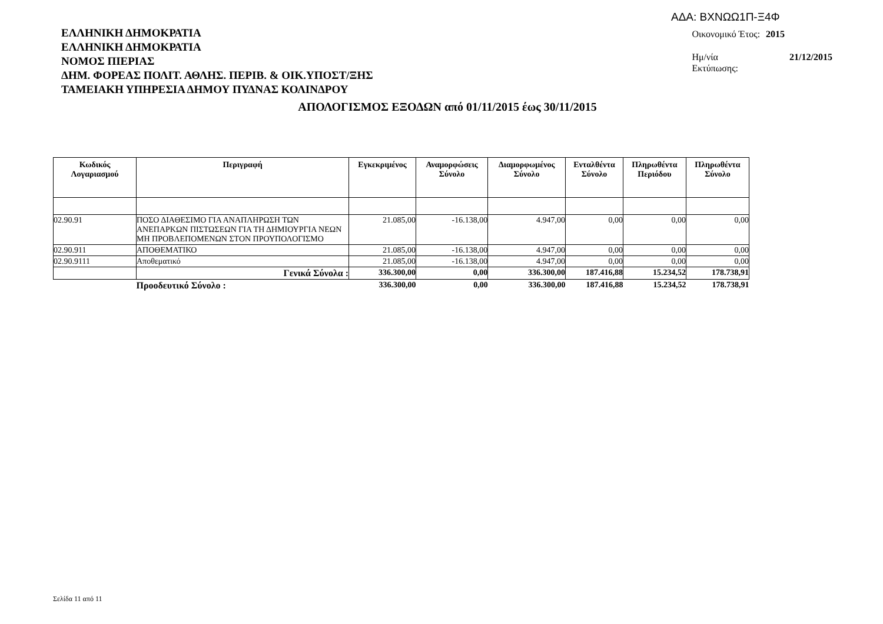ΑΔΑ: ΒΧΝΩΩ1Π-Ξ4Φ
ΕΛΛΗΝΙΚΗ ΔΗΜΟΚΡΑΤΙΑ
ΕΛΛΗΝΙΚΗ ΔΗΜΟΚΡΑΤΙΑ
ΝΟΜΟΣ ΠΙΕΡΙΑΣ
ΔΗΜ. ΦΟΡΕΑΣ ΠΟΛΙΤ. ΑΘΛΗΣ. ΠΕΡΙΒ. & ΟΙΚ.ΥΠΟΣΤ/ΞΗΣ
ΤΑΜΕΙΑΚΗ ΥΠΗΡΕΣΙΑ ΔΗΜΟΥ ΠΥΔΝΑΣ ΚΟΛΙΝΔΡΟΥ
| Οικονομικό Έτος: | 2015 |
| Ημ/νία Εκτύπωσης: | 21/12/2015 |
ΑΠΟΛΟΓΙΣΜΟΣ ΕΞΟΔΩΝ από 01/11/2015 έως 30/11/2015
| Κωδικός Λογαριασμού | Περιγραφή | Εγκεκριμένος | Αναμορφώσεις Σύνολο | Διαμορφωμένος Σύνολο | Ενταλθέντα Σύνολο | Πληρωθέντα Περιόδου | Πληρωθέντα Σύνολο |
| --- | --- | --- | --- | --- | --- | --- | --- |
| 02.90.91 | ΠΟΣΟ ΔΙΑΘΕΣΙΜΟ ΓΙΑ ΑΝΑΠΛΗΡΩΣΗ ΤΩΝ ΑΝΕΠΑΡΚΩΝ ΠΙΣΤΩΣΕΩΝ ΓΙΑ ΤΗ ΔΗΜΙΟΥΡΓΙΑ ΝΕΩΝ ΜΗ ΠΡΟΒΛΕΠΟΜΕΝΩΝ ΣΤΟΝ ΠΡΟΥΠΟΛΟΓΙΣΜΟ | 21.085,00 | -16.138,00 | 4.947,00 | 0,00 | 0,00 | 0,00 |
| 02.90.911 | ΑΠΟΘΕΜΑΤΙΚΟ | 21.085,00 | -16.138,00 | 4.947,00 | 0,00 | 0,00 | 0,00 |
| 02.90.9111 | Αποθεματικό | 21.085,00 | -16.138,00 | 4.947,00 | 0,00 | 0,00 | 0,00 |
| | Γενικά Σύνολα : | 336.300,00 | 0,00 | 336.300,00 | 187.416,88 | 15.234,52 | 178.738,91 |
| | Προοδευτικό Σύνολο : | 336.300,00 | 0,00 | 336.300,00 | 187.416,88 | 15.234,52 | 178.738,91 |
Σελίδα 11 από 11